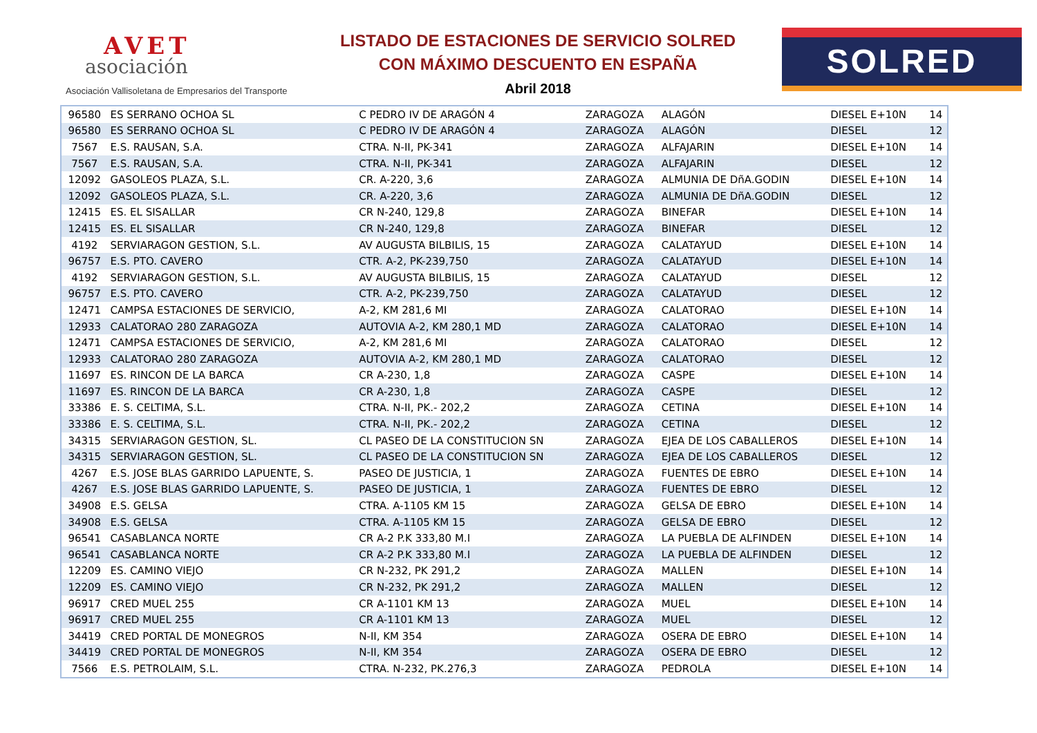AVET
asociación
Asociación Vallisoletana de Empresarios del Transporte
LISTADO DE ESTACIONES DE SERVICIO SOLRED
CON MÁXIMO DESCUENTO EN ESPAÑA
Abril 2018
SOLRED
| 96580 | ES SERRANO OCHOA SL | C PEDRO IV DE ARAGÓN 4 | ZARAGOZA | ALAGÓN | DIESEL E+10N | 14 |
| 96580 | ES SERRANO OCHOA SL | C PEDRO IV DE ARAGÓN 4 | ZARAGOZA | ALAGÓN | DIESEL | 12 |
| 7567 | E.S. RAUSAN, S.A. | CTRA. N-II, PK-341 | ZARAGOZA | ALFAJARIN | DIESEL E+10N | 14 |
| 7567 | E.S. RAUSAN, S.A. | CTRA. N-II, PK-341 | ZARAGOZA | ALFAJARIN | DIESEL | 12 |
| 12092 | GASOLEOS PLAZA, S.L. | CR. A-220, 3,6 | ZARAGOZA | ALMUNIA DE DñA.GODIN | DIESEL E+10N | 14 |
| 12092 | GASOLEOS PLAZA, S.L. | CR. A-220, 3,6 | ZARAGOZA | ALMUNIA DE DñA.GODIN | DIESEL | 12 |
| 12415 | ES. EL SISALLAR | CR N-240, 129,8 | ZARAGOZA | BINEFAR | DIESEL E+10N | 14 |
| 12415 | ES. EL SISALLAR | CR N-240, 129,8 | ZARAGOZA | BINEFAR | DIESEL | 12 |
| 4192 | SERVIARAGON GESTION, S.L. | AV AUGUSTA BILBILIS, 15 | ZARAGOZA | CALATAYUD | DIESEL E+10N | 14 |
| 96757 | E.S. PTO. CAVERO | CTR. A-2, PK-239,750 | ZARAGOZA | CALATAYUD | DIESEL E+10N | 14 |
| 4192 | SERVIARAGON GESTION, S.L. | AV AUGUSTA BILBILIS, 15 | ZARAGOZA | CALATAYUD | DIESEL | 12 |
| 96757 | E.S. PTO. CAVERO | CTR. A-2, PK-239,750 | ZARAGOZA | CALATAYUD | DIESEL | 12 |
| 12471 | CAMPSA ESTACIONES DE SERVICIO, | A-2, KM 281,6 MI | ZARAGOZA | CALATORAO | DIESEL E+10N | 14 |
| 12933 | CALATORAO 280 ZARAGOZA | AUTOVIA A-2, KM 280,1 MD | ZARAGOZA | CALATORAO | DIESEL E+10N | 14 |
| 12471 | CAMPSA ESTACIONES DE SERVICIO, | A-2, KM 281,6 MI | ZARAGOZA | CALATORAO | DIESEL | 12 |
| 12933 | CALATORAO 280 ZARAGOZA | AUTOVIA A-2, KM 280,1 MD | ZARAGOZA | CALATORAO | DIESEL | 12 |
| 11697 | ES. RINCON DE LA BARCA | CR A-230, 1,8 | ZARAGOZA | CASPE | DIESEL E+10N | 14 |
| 11697 | ES. RINCON DE LA BARCA | CR A-230, 1,8 | ZARAGOZA | CASPE | DIESEL | 12 |
| 33386 | E. S. CELTIMA, S.L. | CTRA. N-II, PK.- 202,2 | ZARAGOZA | CETINA | DIESEL E+10N | 14 |
| 33386 | E. S. CELTIMA, S.L. | CTRA. N-II, PK.- 202,2 | ZARAGOZA | CETINA | DIESEL | 12 |
| 34315 | SERVIARAGON GESTION, SL. | CL PASEO DE LA CONSTITUCION SN | ZARAGOZA | EJEA DE LOS CABALLEROS | DIESEL E+10N | 14 |
| 34315 | SERVIARAGON GESTION, SL. | CL PASEO DE LA CONSTITUCION SN | ZARAGOZA | EJEA DE LOS CABALLEROS | DIESEL | 12 |
| 4267 | E.S. JOSE BLAS GARRIDO LAPUENTE, S. | PASEO DE JUSTICIA, 1 | ZARAGOZA | FUENTES DE EBRO | DIESEL E+10N | 14 |
| 4267 | E.S. JOSE BLAS GARRIDO LAPUENTE, S. | PASEO DE JUSTICIA, 1 | ZARAGOZA | FUENTES DE EBRO | DIESEL | 12 |
| 34908 | E.S. GELSA | CTRA. A-1105 KM 15 | ZARAGOZA | GELSA DE EBRO | DIESEL E+10N | 14 |
| 34908 | E.S. GELSA | CTRA. A-1105 KM 15 | ZARAGOZA | GELSA DE EBRO | DIESEL | 12 |
| 96541 | CASABLANCA NORTE | CR A-2 P.K 333,80 M.I | ZARAGOZA | LA PUEBLA DE ALFINDEN | DIESEL E+10N | 14 |
| 96541 | CASABLANCA NORTE | CR A-2 P.K 333,80 M.I | ZARAGOZA | LA PUEBLA DE ALFINDEN | DIESEL | 12 |
| 12209 | ES. CAMINO VIEJO | CR N-232, PK 291,2 | ZARAGOZA | MALLEN | DIESEL E+10N | 14 |
| 12209 | ES. CAMINO VIEJO | CR N-232, PK 291,2 | ZARAGOZA | MALLEN | DIESEL | 12 |
| 96917 | CRED MUEL 255 | CR A-1101 KM 13 | ZARAGOZA | MUEL | DIESEL E+10N | 14 |
| 96917 | CRED MUEL 255 | CR A-1101 KM 13 | ZARAGOZA | MUEL | DIESEL | 12 |
| 34419 | CRED PORTAL DE MONEGROS | N-II, KM 354 | ZARAGOZA | OSERA DE EBRO | DIESEL E+10N | 14 |
| 34419 | CRED PORTAL DE MONEGROS | N-II, KM 354 | ZARAGOZA | OSERA DE EBRO | DIESEL | 12 |
| 7566 | E.S. PETROLAIM, S.L. | CTRA. N-232, PK.276,3 | ZARAGOZA | PEDROLA | DIESEL E+10N | 14 |